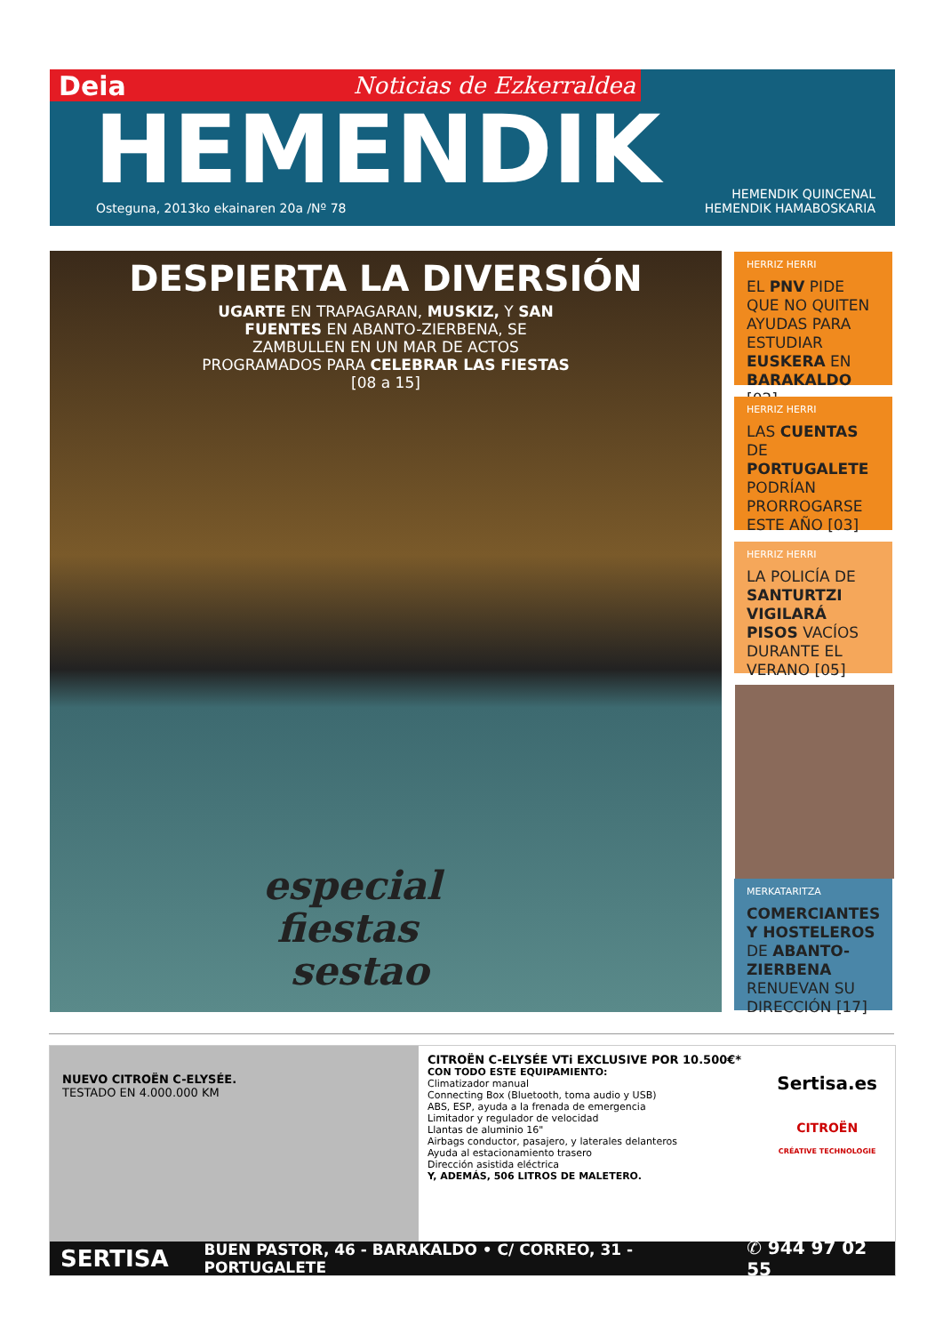Deia Noticias de Ezkerraldea
HEMENDIK
Osteguna, 2013ko ekainaren 20a /Nº 78
HEMENDIK QUINCENAL
HEMENDIK HAMABOSKARIA
DESPIERTA LA DIVERSIÓN
UGARTE EN TRAPAGARAN, MUSKIZ, Y SAN FUENTES EN ABANTO-ZIERBENA, SE ZAMBULLEN EN UN MAR DE ACTOS PROGRAMADOS PARA CELEBRAR LAS FIESTAS [08 a 15]
especial
fiestas
sestao
HERRIZ HERRI
EL PNV PIDE QUE NO QUITEN AYUDAS PARA ESTUDIAR EUSKERA EN BARAKALDO [02]
HERRIZ HERRI
LAS CUENTAS DE PORTUGALETE PODRÍAN PRORROGARSE ESTE AÑO [03]
HERRIZ HERRI
LA POLICÍA DE SANTURTZI VIGILARÁ PISOS VACÍOS DURANTE EL VERANO [05]
MERKATARITZA
COMERCIANTES Y HOSTELEROS DE ABANTO-ZIERBENA RENUEVAN SU DIRECCIÓN [17]
NUEVO CITROËN C-ELYSÉE.
TESTADO EN 4.000.000 KM
CITROËN C-ELYSÉE VTi EXCLUSIVE POR 10.500€*
CON TODO ESTE EQUIPAMIENTO:
Climatizador manual
Connecting Box (Bluetooth, toma audio y USB)
ABS, ESP, ayuda a la frenada de emergencia
Limitador y regulador de velocidad
Llantas de aluminio 16"
Airbags conductor, pasajero, y laterales delanteros
Ayuda al estacionamiento trasero
Dirección asistida eléctrica
Y, ADEMÁS, 506 LITROS DE MALETERO.
Sertisa.es
CITROËN
CRÉATIVE TECHNOLOGIE
SERTISA BUEN PASTOR, 46 - BARAKALDO • C/ CORREO, 31 - PORTUGALETE ✆ 944 97 02 55